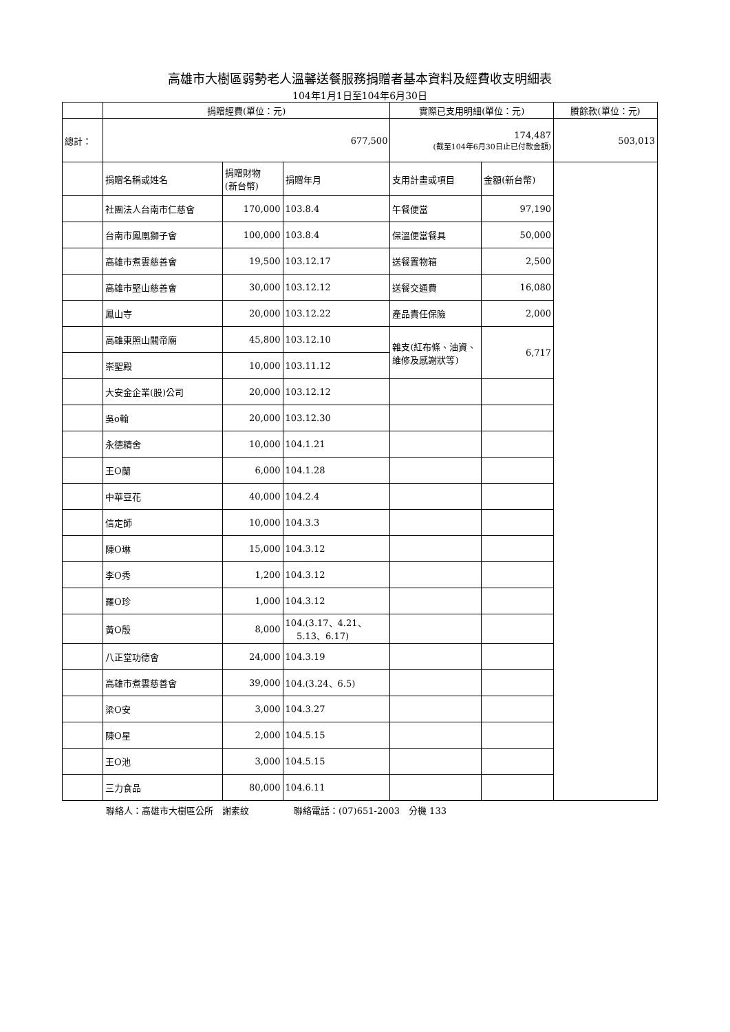高雄市大樹區弱勢老人溫馨送餐服務捐贈者基本資料及經費收支明細表
104年1月1日至104年6月30日
| | 捐贈經費(單位：元) | | | 實際已支用明細(單位：元) | | 賸餘款(單位：元) |
| --- | --- | --- | --- | --- | --- | --- |
| 總計： | 677,500 | | | 174,487 (截至104年6月30日止已付款金額) | | 503,013 |
| | 捐贈名稱或姓名 | 捐贈財物 (新台幣) | 捐贈年月 | 支用計畫或項目 | 金額(新台幣) | |
| | 社團法人台南市仁慈會 | 170,000 | 103.8.4 | 午餐便當 | 97,190 | |
| | 台南市鳳凰獅子會 | 100,000 | 103.8.4 | 保溫便當餐具 | 50,000 | |
| | 高雄市煮雲慈善會 | 19,500 | 103.12.17 | 送餐置物箱 | 2,500 | |
| | 高雄市堅山慈善會 | 30,000 | 103.12.12 | 送餐交通費 | 16,080 | |
| | 鳳山寺 | 20,000 | 103.12.22 | 產品責任保險 | 2,000 | |
| | 高雄東照山關帝廟 | 45,800 | 103.12.10 | 雜支(紅布條、油資、維修及感謝狀等) | 6,717 | |
| | 崇聖殿 | 10,000 | 103.11.12 | | | |
| | 大安金企業(股)公司 | 20,000 | 103.12.12 | | | |
| | 吳o翰 | 20,000 | 103.12.30 | | | |
| | 永德精舍 | 10,000 | 104.1.21 | | | |
| | 王O蘭 | 6,000 | 104.1.28 | | | |
| | 中華豆花 | 40,000 | 104.2.4 | | | |
| | 信定師 | 10,000 | 104.3.3 | | | |
| | 陳O琳 | 15,000 | 104.3.12 | | | |
| | 李O秀 | 1,200 | 104.3.12 | | | |
| | 羅O珍 | 1,000 | 104.3.12 | | | |
| | 黃O殷 | 8,000 | 104.(3.17、4.21、 5.13、6.17) | | | |
| | 八正堂功德會 | 24,000 | 104.3.19 | | | |
| | 高雄市煮雲慈善會 | 39,000 | 104.(3.24、6.5) | | | |
| | 梁O安 | 3,000 | 104.3.27 | | | |
| | 陳O星 | 2,000 | 104.5.15 | | | |
| | 王O池 | 3,000 | 104.5.15 | | | |
| | 三力食品 | 80,000 | 104.6.11 | | | |
聯絡人：高雄市大樹區公所　謝素紋　　　　　聯絡電話：(07)651-2003　分機 133